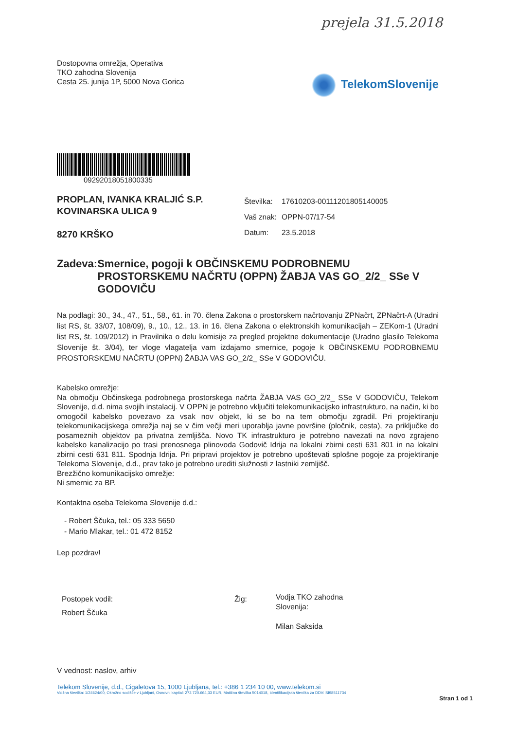prejela 31.5.2018
Dostopovna omrežja, Operativa
TKO zahodna Slovenija
Cesta 25. junija 1P, 5000 Nova Gorica
TelekomSlovenije
09292018051800335
PROPLAN, IVANKA KRALJIĆ S.P.
KOVINARSKA ULICA 9
8270 KRŠKO
| Številka: | 17610203-00111201805140005 |
| Vaš znak: | OPPN-07/17-54 |
| Datum: | 23.5.2018 |
Zadeva: Smernice, pogoji k OBČINSKEMU PODROBNEMU PROSTORSKEMU NAČRTU (OPPN) ŽABJA VAS GO_2/2_ SSe V GODOVIČU
Na podlagi: 30., 34., 47., 51., 58., 61. in 70. člena Zakona o prostorskem načrtovanju ZPNačrt, ZPNačrt-A (Uradni list RS, št. 33/07, 108/09), 9., 10., 12., 13. in 16. člena Zakona o elektronskih komunikacijah – ZEKom-1 (Uradni list RS, št. 109/2012) in Pravilnika o delu komisije za pregled projektne dokumentacije (Uradno glasilo Telekoma Slovenije št. 3/04), ter vloge vlagatelja vam izdajamo smernice, pogoje k OBČINSKEMU PODROBNEMU PROSTORSKEMU NAČRTU (OPPN) ŽABJA VAS GO_2/2_ SSe V GODOVIČU.
Kabelsko omrežje:
Na območju Občinskega podrobnega prostorskega načrta ŽABJA VAS GO_2/2_ SSe V GODOVIČU, Telekom Slovenije, d.d. nima svojih instalacij. V OPPN je potrebno vključiti telekomunikacijsko infrastrukturo, na način, ki bo omogočil kabelsko povezavo za vsak nov objekt, ki se bo na tem območju zgradil. Pri projektiranju telekomunikacijskega omrežja naj se v čim večji meri uporablja javne površine (pločnik, cesta), za priključke do posameznih objektov pa privatna zemljišča. Novo TK infrastrukturo je potrebno navezati na novo zgrajeno kabelsko kanalizacijo po trasi prenosnega plinovoda Godovič Idrija na lokalni zbirni cesti 631 801 in na lokalni zbirni cesti 631 811. Spodnja Idrija. Pri pripravi projektov je potrebno upoštevati splošne pogoje za projektiranje Telekoma Slovenije, d.d., prav tako je potrebno urediti služnosti z lastniki zemljišč.
Brezžično komunikacijsko omrežje:
Ni smernic za BP.
Kontaktna oseba Telekoma Slovenije d.d.:
- Robert Ščuka, tel.: 05 333 5650
- Mario Mlakar, tel.: 01 472 8152
Lep pozdrav!
Postopek vodil:
Robert Ščuka
Žig:
Vodja TKO zahodna
Slovenija:
Milan Saksida
V vednost: naslov, arhiv
Telekom Slovenije, d.d., Cigaletova 15, 1000 Ljubljana, tel.: +386 1 234 10 00, www.telekom.si
Vložna številka: 1/24624/00, Okrožno sodišče v Ljubljani, Osnovni kapital: 272.720.664,33 EUR, Matična številka 5014018, Identifikacijska številka za DDV: SI98511734
Stran 1 od 1